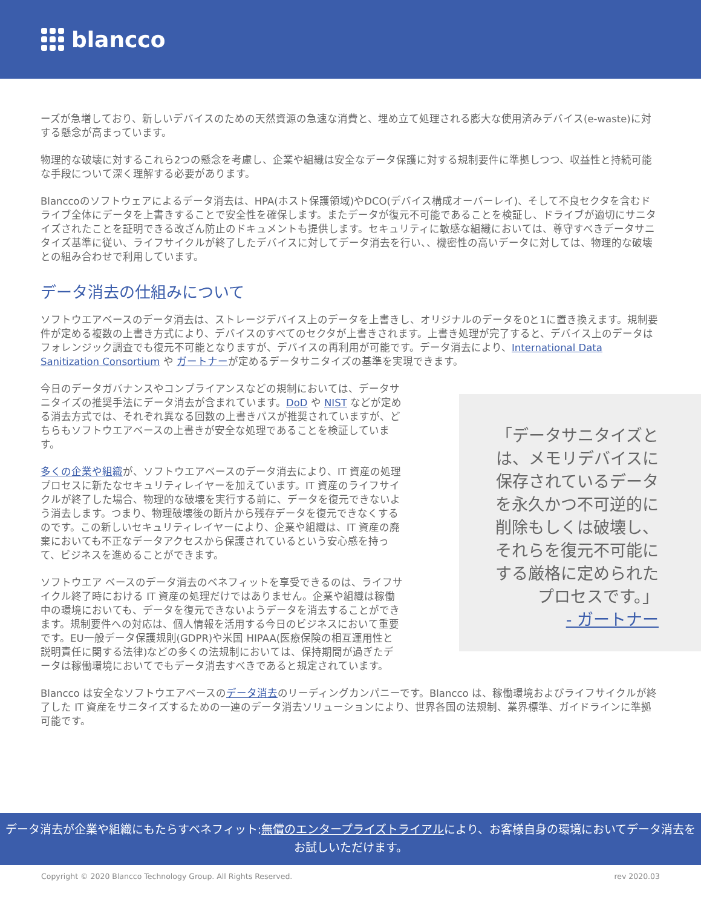blancco
ーズが急増しており、新しいデバイスのための天然資源の急速な消費と、埋め立て処理される膨大な使用済みデバイス(e-waste)に対する懸念が高まっています。
物理的な破壊に対するこれら2つの懸念を考慮し、企業や組織は安全なデータ保護に対する規制要件に準拠しつつ、収益性と持続可能な手段について深く理解する必要があります。
Blanccoのソフトウェアによるデータ消去は、HPA(ホスト保護領域)やDCO(デバイス構成オーバーレイ)、そして不良セクタを含むドライブ全体にデータを上書きすることで安全性を確保します。またデータが復元不可能であることを検証し、ドライブが適切にサニタイズされたことを証明できる改ざん防止のドキュメントも提供します。セキュリティに敏感な組織においては、尊守すべきデータサニタイズ基準に従い、ライフサイクルが終了したデバイスに対してデータ消去を行い、、機密性の高いデータに対しては、物理的な破壊との組み合わせで利用しています。
データ消去の仕組みについて
ソフトウエアベースのデータ消去は、ストレージデバイス上のデータを上書きし、オリジナルのデータを0と1に置き換えます。規制要件が定める複数の上書き方式により、デバイスのすべてのセクタが上書きされます。上書き処理が完了すると、デバイス上のデータはフォレンジック調査でも復元不可能となりますが、デバイスの再利用が可能です。データ消去により、International Data Sanitization Consortium や ガートナーが定めるデータサニタイズの基準を実現できます。
今日のデータガバナンスやコンプライアンスなどの規制においては、データサニタイズの推奨手法にデータ消去が含まれています。DoD や NIST などが定める消去方式では、それぞれ異なる回数の上書きパスが推奨されていますが、どちらもソフトウエアベースの上書きが安全な処理であることを検証しています。
多くの企業や組織が、ソフトウエアベースのデータ消去により、IT 資産の処理プロセスに新たなセキュリティレイヤーを加えています。IT 資産のライフサイクルが終了した場合、物理的な破壊を実行する前に、データを復元できないよう消去します。つまり、物理破壊後の断片から残存データを復元できなくするのです。この新しいセキュリティレイヤーにより、企業や組織は、IT 資産の廃棄においても不正なデータアクセスから保護されているという安心感を持って、ビジネスを進めることができます。
ソフトウエア ベースのデータ消去のベネフィットを享受できるのは、ライフサイクル終了時における IT 資産の処理だけではありません。企業や組織は稼働中の環境においても、データを復元できないようデータを消去することができます。規制要件への対応は、個人情報を活用する今日のビジネスにおいて重要です。EU一般データ保護規則(GDPR)や米国 HIPAA(医療保険の相互運用性と説明責任に関する法律)などの多くの法規制においては、保持期間が過ぎたデータは稼働環境においてでもデータ消去すべきであると規定されています。
「データサニタイズとは、メモリデバイスに保存されているデータを永久かつ不可逆的に削除もしくは破壊し、それらを復元不可能にする厳格に定められたプロセスです。」
- ガートナー
Blancco は安全なソフトウエアベースのデータ消去のリーディングカンパニーです。Blancco は、稼働環境およびライフサイクルが終了した IT 資産をサニタイズするための一連のデータ消去ソリューションにより、世界各国の法規制、業界標準、ガイドラインに準拠可能です。
データ消去が企業や組織にもたらすベネフィット:無償のエンタープライズトライアルにより、お客様自身の環境においてデータ消去をお試しいただけます。
Copyright © 2020 Blancco Technology Group. All Rights Reserved. rev 2020.03